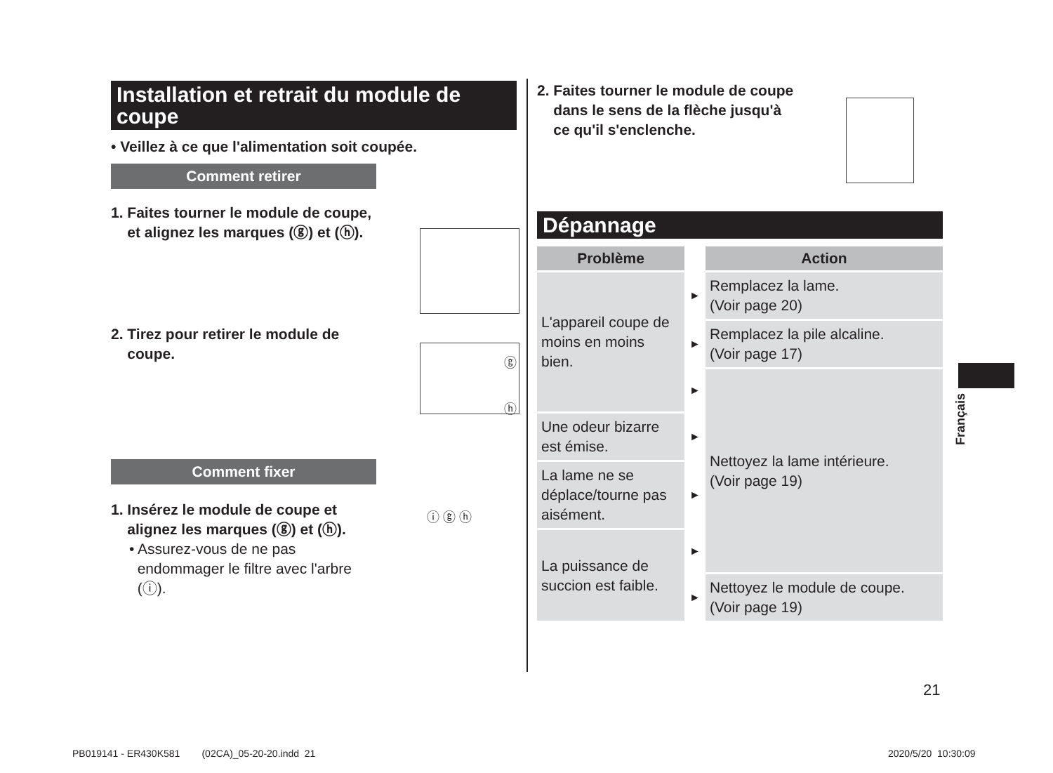Installation et retrait du module de coupe
• Veillez à ce que l'alimentation soit coupée.
Comment retirer
1. Faites tourner le module de coupe,
et alignez les marques (ⓖ) et (ⓗ).
2. Tirez pour retirer le module de
coupe.
ⓖ
ⓗ
Comment fixer
1. Insérez le module de coupe et
alignez les marques (ⓖ) et (ⓗ).
• Assurez-vous de ne pas
endommager le filtre avec l'arbre
(ⓘ).
ⓘ ⓖ ⓗ
2. Faites tourner le module de coupe
dans le sens de la flèche jusqu'à
ce qu'il s'enclenche.
Dépannage
| Problème | | Action |
| --- | --- | --- |
| L'appareil coupe de moins en moins bien. | ► | Remplacez la lame. (Voir page 20) |
| | ► | Remplacez la pile alcaline. (Voir page 17) |
| | ► | Nettoyez la lame intérieure. (Voir page 19) |
| Une odeur bizarre est émise. | ► | |
| La lame ne se déplace/tourne pas aisément. | ► | |
| La puissance de succion est faible. | ► | |
| | ► | Nettoyez le module de coupe. (Voir page 19) |
Français
21
PB019141 - ER430K581 (02CA)_05-20-20.indd 21
2020/5/20 10:30:09